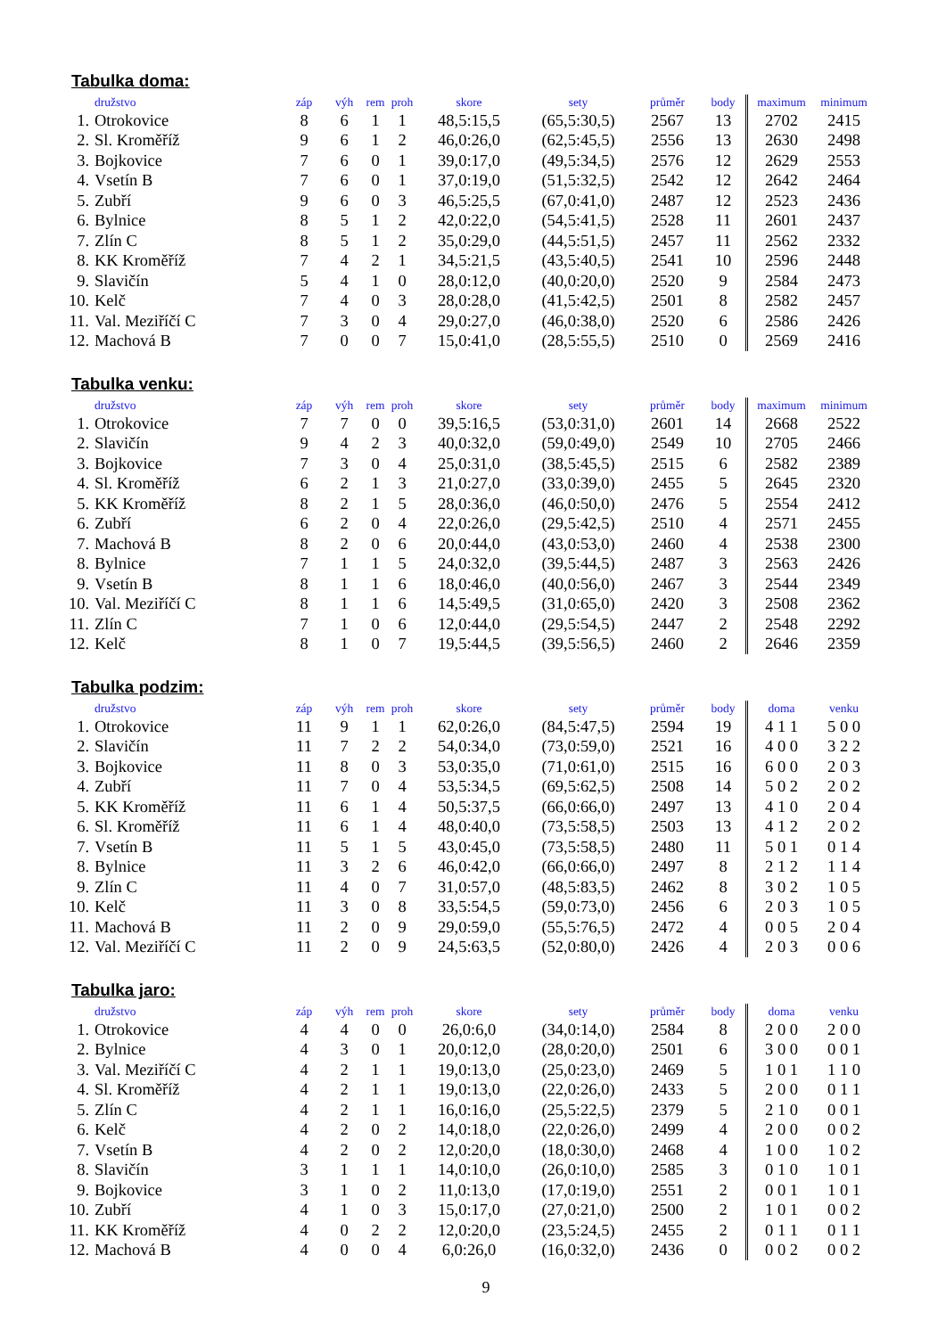Tabulka doma:
| | družstvo | záp | výh | rem | proh | skore | sety | průměr | body | maximum | minimum |
| --- | --- | --- | --- | --- | --- | --- | --- | --- | --- | --- | --- |
| 1. | Otrokovice | 8 | 6 | 1 | 1 | 48,5:15,5 | (65,5:30,5) | 2567 | 13 | 2702 | 2415 |
| 2. | Sl. Kroměříž | 9 | 6 | 1 | 2 | 46,0:26,0 | (62,5:45,5) | 2556 | 13 | 2630 | 2498 |
| 3. | Bojkovice | 7 | 6 | 0 | 1 | 39,0:17,0 | (49,5:34,5) | 2576 | 12 | 2629 | 2553 |
| 4. | Vsetín B | 7 | 6 | 0 | 1 | 37,0:19,0 | (51,5:32,5) | 2542 | 12 | 2642 | 2464 |
| 5. | Zubří | 9 | 6 | 0 | 3 | 46,5:25,5 | (67,0:41,0) | 2487 | 12 | 2523 | 2436 |
| 6. | Bylnice | 8 | 5 | 1 | 2 | 42,0:22,0 | (54,5:41,5) | 2528 | 11 | 2601 | 2437 |
| 7. | Zlín C | 8 | 5 | 1 | 2 | 35,0:29,0 | (44,5:51,5) | 2457 | 11 | 2562 | 2332 |
| 8. | KK Kroměříž | 7 | 4 | 2 | 1 | 34,5:21,5 | (43,5:40,5) | 2541 | 10 | 2596 | 2448 |
| 9. | Slavičín | 5 | 4 | 1 | 0 | 28,0:12,0 | (40,0:20,0) | 2520 | 9 | 2584 | 2473 |
| 10. | Kelč | 7 | 4 | 0 | 3 | 28,0:28,0 | (41,5:42,5) | 2501 | 8 | 2582 | 2457 |
| 11. | Val. Meziříčí C | 7 | 3 | 0 | 4 | 29,0:27,0 | (46,0:38,0) | 2520 | 6 | 2586 | 2426 |
| 12. | Machová B | 7 | 0 | 0 | 7 | 15,0:41,0 | (28,5:55,5) | 2510 | 0 | 2569 | 2416 |
Tabulka venku:
| | družstvo | záp | výh | rem | proh | skore | sety | průměr | body | maximum | minimum |
| --- | --- | --- | --- | --- | --- | --- | --- | --- | --- | --- | --- |
| 1. | Otrokovice | 7 | 7 | 0 | 0 | 39,5:16,5 | (53,0:31,0) | 2601 | 14 | 2668 | 2522 |
| 2. | Slavičín | 9 | 4 | 2 | 3 | 40,0:32,0 | (59,0:49,0) | 2549 | 10 | 2705 | 2466 |
| 3. | Bojkovice | 7 | 3 | 0 | 4 | 25,0:31,0 | (38,5:45,5) | 2515 | 6 | 2582 | 2389 |
| 4. | Sl. Kroměříž | 6 | 2 | 1 | 3 | 21,0:27,0 | (33,0:39,0) | 2455 | 5 | 2645 | 2320 |
| 5. | KK Kroměříž | 8 | 2 | 1 | 5 | 28,0:36,0 | (46,0:50,0) | 2476 | 5 | 2554 | 2412 |
| 6. | Zubří | 6 | 2 | 0 | 4 | 22,0:26,0 | (29,5:42,5) | 2510 | 4 | 2571 | 2455 |
| 7. | Machová B | 8 | 2 | 0 | 6 | 20,0:44,0 | (43,0:53,0) | 2460 | 4 | 2538 | 2300 |
| 8. | Bylnice | 7 | 1 | 1 | 5 | 24,0:32,0 | (39,5:44,5) | 2487 | 3 | 2563 | 2426 |
| 9. | Vsetín B | 8 | 1 | 1 | 6 | 18,0:46,0 | (40,0:56,0) | 2467 | 3 | 2544 | 2349 |
| 10. | Val. Meziříčí C | 8 | 1 | 1 | 6 | 14,5:49,5 | (31,0:65,0) | 2420 | 3 | 2508 | 2362 |
| 11. | Zlín C | 7 | 1 | 0 | 6 | 12,0:44,0 | (29,5:54,5) | 2447 | 2 | 2548 | 2292 |
| 12. | Kelč | 8 | 1 | 0 | 7 | 19,5:44,5 | (39,5:56,5) | 2460 | 2 | 2646 | 2359 |
Tabulka podzim:
| | družstvo | záp | výh | rem | proh | skore | sety | průměr | body | doma | venku |
| --- | --- | --- | --- | --- | --- | --- | --- | --- | --- | --- | --- |
| 1. | Otrokovice | 11 | 9 | 1 | 1 | 62,0:26,0 | (84,5:47,5) | 2594 | 19 | 4 1 1 | 5 0 0 |
| 2. | Slavičín | 11 | 7 | 2 | 2 | 54,0:34,0 | (73,0:59,0) | 2521 | 16 | 4 0 0 | 3 2 2 |
| 3. | Bojkovice | 11 | 8 | 0 | 3 | 53,0:35,0 | (71,0:61,0) | 2515 | 16 | 6 0 0 | 2 0 3 |
| 4. | Zubří | 11 | 7 | 0 | 4 | 53,5:34,5 | (69,5:62,5) | 2508 | 14 | 5 0 2 | 2 0 2 |
| 5. | KK Kroměříž | 11 | 6 | 1 | 4 | 50,5:37,5 | (66,0:66,0) | 2497 | 13 | 4 1 0 | 2 0 4 |
| 6. | Sl. Kroměříž | 11 | 6 | 1 | 4 | 48,0:40,0 | (73,5:58,5) | 2503 | 13 | 4 1 2 | 2 0 2 |
| 7. | Vsetín B | 11 | 5 | 1 | 5 | 43,0:45,0 | (73,5:58,5) | 2480 | 11 | 5 0 1 | 0 1 4 |
| 8. | Bylnice | 11 | 3 | 2 | 6 | 46,0:42,0 | (66,0:66,0) | 2497 | 8 | 2 1 2 | 1 1 4 |
| 9. | Zlín C | 11 | 4 | 0 | 7 | 31,0:57,0 | (48,5:83,5) | 2462 | 8 | 3 0 2 | 1 0 5 |
| 10. | Kelč | 11 | 3 | 0 | 8 | 33,5:54,5 | (59,0:73,0) | 2456 | 6 | 2 0 3 | 1 0 5 |
| 11. | Machová B | 11 | 2 | 0 | 9 | 29,0:59,0 | (55,5:76,5) | 2472 | 4 | 0 0 5 | 2 0 4 |
| 12. | Val. Meziříčí C | 11 | 2 | 0 | 9 | 24,5:63,5 | (52,0:80,0) | 2426 | 4 | 2 0 3 | 0 0 6 |
Tabulka jaro:
| | družstvo | záp | výh | rem | proh | skore | sety | průměr | body | doma | venku |
| --- | --- | --- | --- | --- | --- | --- | --- | --- | --- | --- | --- |
| 1. | Otrokovice | 4 | 4 | 0 | 0 | 26,0:6,0 | (34,0:14,0) | 2584 | 8 | 2 0 0 | 2 0 0 |
| 2. | Bylnice | 4 | 3 | 0 | 1 | 20,0:12,0 | (28,0:20,0) | 2501 | 6 | 3 0 0 | 0 0 1 |
| 3. | Val. Meziříčí C | 4 | 2 | 1 | 1 | 19,0:13,0 | (25,0:23,0) | 2469 | 5 | 1 0 1 | 1 1 0 |
| 4. | Sl. Kroměříž | 4 | 2 | 1 | 1 | 19,0:13,0 | (22,0:26,0) | 2433 | 5 | 2 0 0 | 0 1 1 |
| 5. | Zlín C | 4 | 2 | 1 | 1 | 16,0:16,0 | (25,5:22,5) | 2379 | 5 | 2 1 0 | 0 0 1 |
| 6. | Kelč | 4 | 2 | 0 | 2 | 14,0:18,0 | (22,0:26,0) | 2499 | 4 | 2 0 0 | 0 0 2 |
| 7. | Vsetín B | 4 | 2 | 0 | 2 | 12,0:20,0 | (18,0:30,0) | 2468 | 4 | 1 0 0 | 1 0 2 |
| 8. | Slavičín | 3 | 1 | 1 | 1 | 14,0:10,0 | (26,0:10,0) | 2585 | 3 | 0 1 0 | 1 0 1 |
| 9. | Bojkovice | 3 | 1 | 0 | 2 | 11,0:13,0 | (17,0:19,0) | 2551 | 2 | 0 0 1 | 1 0 1 |
| 10. | Zubří | 4 | 1 | 0 | 3 | 15,0:17,0 | (27,0:21,0) | 2500 | 2 | 1 0 1 | 0 0 2 |
| 11. | KK Kroměříž | 4 | 0 | 2 | 2 | 12,0:20,0 | (23,5:24,5) | 2455 | 2 | 0 1 1 | 0 1 1 |
| 12. | Machová B | 4 | 0 | 0 | 4 | 6,0:26,0 | (16,0:32,0) | 2436 | 0 | 0 0 2 | 0 0 2 |
9